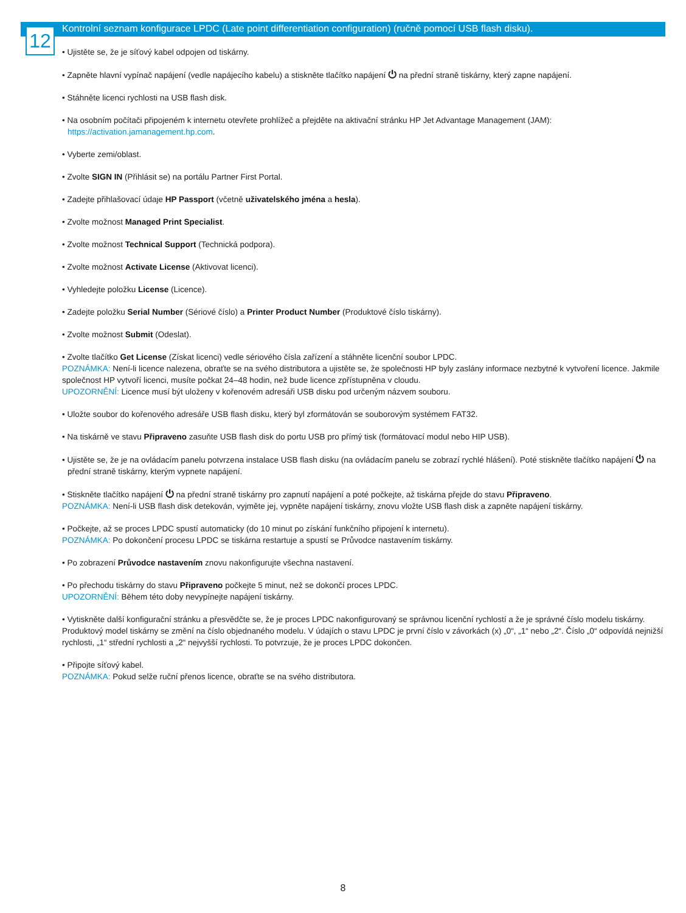12
Kontrolní seznam konfigurace LPDC (Late point differentiation configuration) (ručně pomocí USB flash disku).
• Ujistěte se, že je síťový kabel odpojen od tiskárny.
• Zapněte hlavní vypínač napájení (vedle napájecího kabelu) a stiskněte tlačítko napájení ⏻ na přední straně tiskárny, který zapne napájení.
• Stáhněte licenci rychlosti na USB flash disk.
• Na osobním počítači připojeném k internetu otevřete prohlížeč a přejděte na aktivační stránku HP Jet Advantage Management (JAM):
https://activation.jamanagement.hp.com.
• Vyberte zemi/oblast.
• Zvolte SIGN IN (Přihlásit se) na portálu Partner First Portal.
• Zadejte přihlašovací údaje HP Passport (včetně uživatelského jména a hesla).
• Zvolte možnost Managed Print Specialist.
• Zvolte možnost Technical Support (Technická podpora).
• Zvolte možnost Activate License (Aktivovat licenci).
• Vyhledejte položku License (Licence).
• Zadejte položku Serial Number (Sériové číslo) a Printer Product Number (Produktové číslo tiskárny).
• Zvolte možnost Submit (Odeslat).
• Zvolte tlačítko Get License (Získat licenci) vedle sériového čísla zařízení a stáhněte licenční soubor LPDC.
POZNÁMKA: Není-li licence nalezena, obraťte se na svého distributora a ujistěte se, že společnosti HP byly zaslány informace nezbytné k vytvoření licence. Jakmile společnost HP vytvoří licenci, musíte počkat 24–48 hodin, než bude licence zpřístupněna v cloudu.
UPOZORNĚNÍ: Licence musí být uloženy v kořenovém adresáři USB disku pod určeným názvem souboru.
• Uložte soubor do kořenového adresáře USB flash disku, který byl zformátován se souborovým systémem FAT32.
• Na tiskárně ve stavu Připraveno zasuňte USB flash disk do portu USB pro přímý tisk (formátovací modul nebo HIP USB).
• Ujistěte se, že je na ovládacím panelu potvrzena instalace USB flash disku (na ovládacím panelu se zobrazí rychlé hlášení). Poté stiskněte tlačítko napájení ⏻ na přední straně tiskárny, kterým vypnete napájení.
• Stiskněte tlačítko napájení ⏻ na přední straně tiskárny pro zapnutí napájení a poté počkejte, až tiskárna přejde do stavu Připraveno.
POZNÁMKA: Není-li USB flash disk detekován, vyjměte jej, vypněte napájení tiskárny, znovu vložte USB flash disk a zapněte napájení tiskárny.
• Počkejte, až se proces LPDC spustí automaticky (do 10 minut po získání funkčního připojení k internetu).
POZNÁMKA: Po dokončení procesu LPDC se tiskárna restartuje a spustí se Průvodce nastavením tiskárny.
• Po zobrazení Průvodce nastavením znovu nakonfigurujte všechna nastavení.
• Po přechodu tiskárny do stavu Připraveno počkejte 5 minut, než se dokončí proces LPDC.
UPOZORNĚNÍ: Během této doby nevypínejte napájení tiskárny.
• Vytiskněte další konfigurační stránku a přesvědčte se, že je proces LPDC nakonfigurovaný se správnou licenční rychlostí a že je správné číslo modelu tiskárny. Produktový model tiskárny se změní na číslo objednaného modelu. V údajích o stavu LPDC je první číslo v závorkách (x) „0“, „1“ nebo „2“. Číslo „0“ odpovídá nejnižší rychlosti, „1“ střední rychlosti a „2“ nejvyšší rychlosti. To potvrzuje, že je proces LPDC dokončen.
• Připojte síťový kabel.
POZNÁMKA: Pokud selže ruční přenos licence, obraťte se na svého distributora.
8